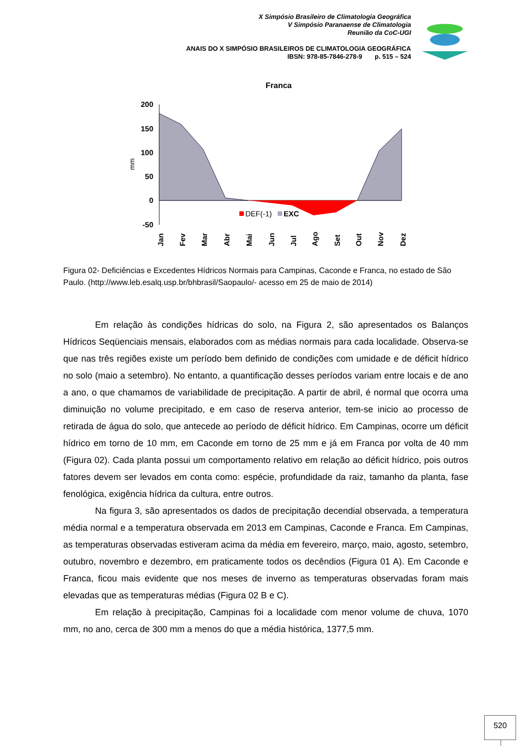X Simpósio Brasileiro de Climatologia Geográfica
V Simpósio Paranaense de Climatologia
Reunião da CoC-UGI
ANAIS DO X SIMPÓSIO BRASILEIROS DE CLIMATOLOGIA GEOGRÁFICA
IBSN: 978-85-7846-278-9 p. 515 – 524
Franca
200
150
100
50
0
-50
mm
DEF(-1)
EXC
Jan
Fev
Mar
Abr
Mai
Jun
Jul
Ago
Set
Out
Nov
Dez
Figura 02- Deficiências e Excedentes Hídricos Normais para Campinas, Caconde e Franca, no estado de São Paulo. (http://www.leb.esalq.usp.br/bhbrasil/Saopaulo/- acesso em 25 de maio de 2014)
Em relação às condições hídricas do solo, na Figura 2, são apresentados os Balanços Hídricos Seqüenciais mensais, elaborados com as médias normais para cada localidade. Observa-se que nas três regiões existe um período bem definido de condições com umidade e de déficit hídrico no solo (maio a setembro). No entanto, a quantificação desses períodos variam entre locais e de ano a ano, o que chamamos de variabilidade de precipitação. A partir de abril, é normal que ocorra uma diminuição no volume precipitado, e em caso de reserva anterior, tem-se inicio ao processo de retirada de água do solo, que antecede ao período de déficit hídrico. Em Campinas, ocorre um déficit hídrico em torno de 10 mm, em Caconde em torno de 25 mm e já em Franca por volta de 40 mm (Figura 02). Cada planta possui um comportamento relativo em relação ao déficit hídrico, pois outros fatores devem ser levados em conta como: espécie, profundidade da raiz, tamanho da planta, fase fenológica, exigência hídrica da cultura, entre outros.
Na figura 3, são apresentados os dados de precipitação decendial observada, a temperatura média normal e a temperatura observada em 2013 em Campinas, Caconde e Franca. Em Campinas, as temperaturas observadas estiveram acima da média em fevereiro, março, maio, agosto, setembro, outubro, novembro e dezembro, em praticamente todos os decêndios (Figura 01 A). Em Caconde e Franca, ficou mais evidente que nos meses de inverno as temperaturas observadas foram mais elevadas que as temperaturas médias (Figura 02 B e C).
Em relação à precipitação, Campinas foi a localidade com menor volume de chuva, 1070 mm, no ano, cerca de 300 mm a menos do que a média histórica, 1377,5 mm.
520